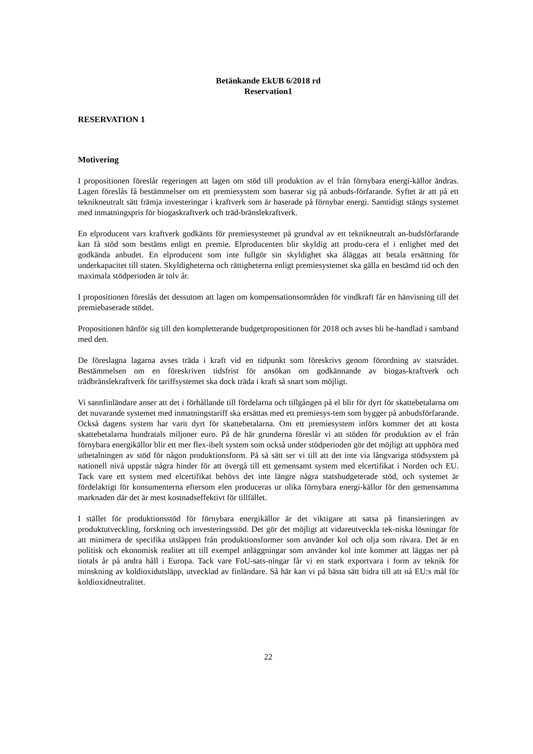Betänkande EkUB 6/2018 rd
Reservation1
RESERVATION 1
Motivering
I propositionen föreslår regeringen att lagen om stöd till produktion av el från förnybara energi-källor ändras. Lagen föreslås få bestämmelser om ett premiesystem som baserar sig på anbuds-förfarande. Syftet är att på ett teknikneutralt sätt främja investeringar i kraftverk som är baserade på förnybar energi. Samtidigt stängs systemet med inmatningspris för biogaskraftverk och träd-bränslekraftverk.
En elproducent vars kraftverk godkänts för premiesystemet på grundval av ett teknikneutralt an-budsförfarande kan få stöd som bestäms enligt en premie. Elproducenten blir skyldig att produ-cera el i enlighet med det godkända anbudet. En elproducent som inte fullgör sin skyldighet ska åläggas att betala ersättning för underkapacitet till staten. Skyldigheterna och rättigheterna enligt premiesystemet ska gälla en bestämd tid och den maximala stödperioden är tolv år.
I propositionen föreslås det dessutom att lagen om kompensationsområden för vindkraft får en hänvisning till det premiebaserade stödet.
Propositionen hänför sig till den kompletterande budgetpropositionen för 2018 och avses bli be-handlad i samband med den.
De föreslagna lagarna avses träda i kraft vid en tidpunkt som föreskrivs genom förordning av statsrådet. Bestämmelsen om en föreskriven tidsfrist för ansökan om godkännande av biogas-kraftverk och trädbränslekraftverk för tariffsystemet ska dock träda i kraft så snart som möjligt.
Vi sannfinländare anser att det i förhållande till fördelarna och tillgången på el blir för dyrt för skattebetalarna om det nuvarande systemet med inmatningstariff ska ersättas med ett premiesys-tem som bygger på anbudsförfarande. Också dagens system har varit dyrt för skattebetalarna. Om ett premiesystem införs kommer det att kosta skattebetalarna hundratals miljoner euro. På de här grunderna föreslår vi att stöden för produktion av el från förnybara energikällor blir ett mer flex-ibelt system som också under stödperioden gör det möjligt att upphöra med utbetalningen av stöd för någon produktionsform. På så sätt ser vi till att det inte via långvariga stödsystem på nationell nivå uppstår några hinder för att övergå till ett gemensamt system med elcertifikat i Norden och EU. Tack vare ett system med elcertifikat behövs det inte längre några statsbudgeterade stöd, och systemet är fördelaktigt för konsumenterna eftersom elen produceras ur olika förnybara energi-källor för den gemensamma marknaden där det är mest kostnadseffektivt för tillfället.
I stället för produktionsstöd för förnybara energikällor är det viktigare att satsa på finansieringen av produktutveckling, forskning och investeringsstöd. Det gör det möjligt att vidareutveckla tek-niska lösningar för att minimera de specifika utsläppen från produktionsformer som använder kol och olja som råvara. Det är en politisk och ekonomisk realitet att till exempel anläggningar som använder kol inte kommer att läggas ner på tiotals år på andra håll i Europa. Tack vare FoU-sats-ningar får vi en stark exportvara i form av teknik för minskning av koldioxidutsläpp, utvecklad av finländare. Så här kan vi på bästa sätt bidra till att nå EU:s mål för koldioxidneutralitet.
22